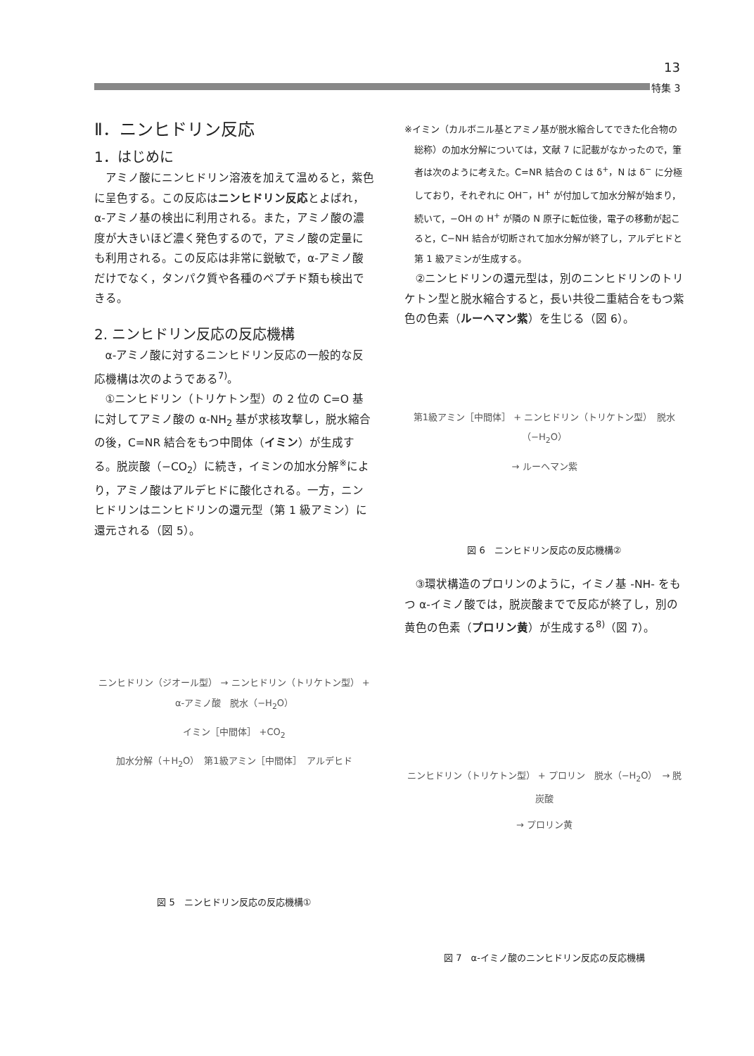13
特集 3
Ⅱ．ニンヒドリン反応
1．はじめに
アミノ酸にニンヒドリン溶液を加えて温めると，紫色に呈色する。この反応はニンヒドリン反応とよばれ，α-アミノ基の検出に利用される。また，アミノ酸の濃度が大きいほど濃く発色するので，アミノ酸の定量にも利用される。この反応は非常に鋭敏で，α-アミノ酸だけでなく，タンパク質や各種のペプチド類も検出できる。
2. ニンヒドリン反応の反応機構
α-アミノ酸に対するニンヒドリン反応の一般的な反応機構は次のようである<sup>7)</sup>。
①ニンヒドリン（トリケトン型）の 2 位の C=O 基に対してアミノ酸の α-NH<sub>2</sub> 基が求核攻撃し，脱水縮合の後，C=NR 結合をもつ中間体（イミン）が生成する。脱炭酸（−CO<sub>2</sub>）に続き，イミンの加水分解<sup>※</sup>により，アミノ酸はアルデヒドに酸化される。一方，ニンヒドリンはニンヒドリンの還元型（第 1 級アミン）に還元される（図 5）。
ニンヒドリン（ジオール型） → ニンヒドリン（トリケトン型） + α-アミノ酸　脱水（−H<sub>2</sub>O）
イミン［中間体］ +CO<sub>2</sub>
加水分解（＋H<sub>2</sub>O）　第1級アミン［中間体］　アルデヒド
図 5　ニンヒドリン反応の反応機構①
※イミン（カルボニル基とアミノ基が脱水縮合してできた化合物の総称）の加水分解については，文献 7 に記載がなかったので，筆者は次のように考えた。C=NR 結合の C は δ<sup>+</sup>，N は δ<sup>−</sup> に分極しており，それぞれに OH<sup>−</sup>，H<sup>+</sup> が付加して加水分解が始まり，続いて，−OH の H<sup>+</sup> が隣の N 原子に転位後，電子の移動が起こると，C−NH 結合が切断されて加水分解が終了し，アルデヒドと第 1 級アミンが生成する。
②ニンヒドリンの還元型は，別のニンヒドリンのトリケトン型と脱水縮合すると，長い共役二重結合をもつ紫色の色素（ルーヘマン紫）を生じる（図 6）。
第1級アミン［中間体］ + ニンヒドリン（トリケトン型）　脱水（−H<sub>2</sub>O）
→ ルーヘマン紫
図 6　ニンヒドリン反応の反応機構②
③環状構造のプロリンのように，イミノ基 -NH- をもつ α-イミノ酸では，脱炭酸までで反応が終了し，別の黄色の色素（プロリン黄）が生成する<sup>8)</sup>（図 7）。
ニンヒドリン（トリケトン型） + プロリン　脱水（−H<sub>2</sub>O）　→ 脱炭酸
→ プロリン黄
図 7　α-イミノ酸のニンヒドリン反応の反応機構